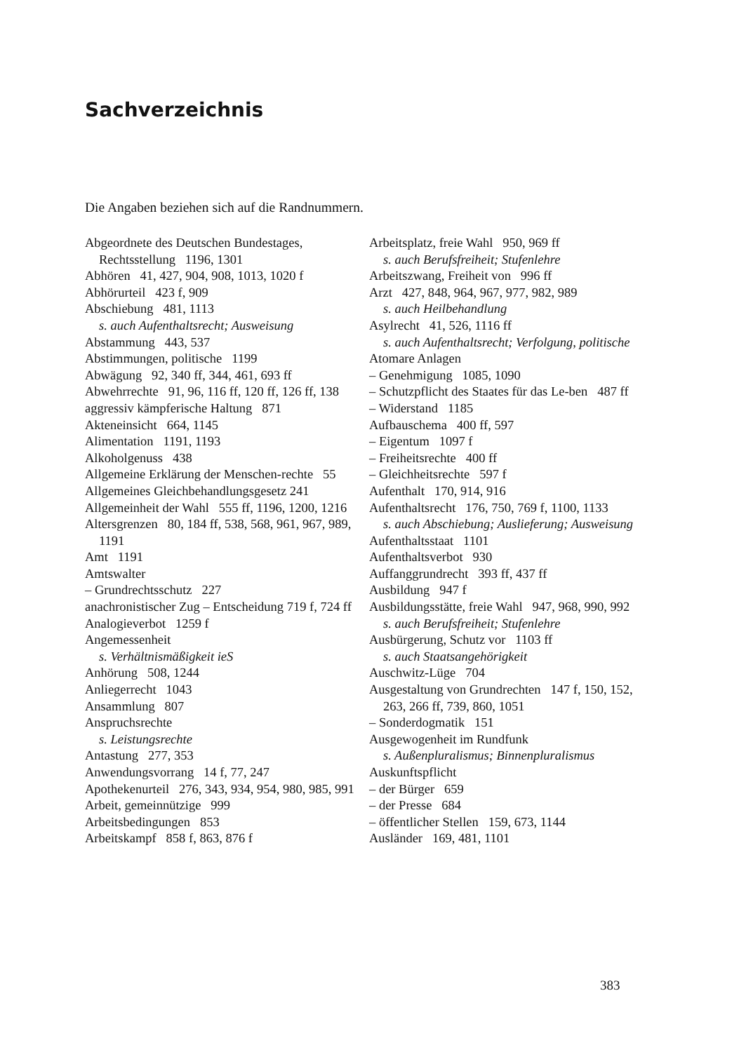Sachverzeichnis
Die Angaben beziehen sich auf die Randnummern.
Abgeordnete des Deutschen Bundestages, Rechtsstellung 1196, 1301
Abhören 41, 427, 904, 908, 1013, 1020 f
Abhörurteil 423 f, 909
Abschiebung 481, 1113
s. auch Aufenthaltsrecht; Ausweisung
Abstammung 443, 537
Abstimmungen, politische 1199
Abwägung 92, 340 ff, 344, 461, 693 ff
Abwehrrechte 91, 96, 116 ff, 120 ff, 126 ff, 138
aggressiv kämpferische Haltung 871
Akteneinsicht 664, 1145
Alimentation 1191, 1193
Alkoholgenuss 438
Allgemeine Erklärung der Menschen-rechte 55
Allgemeines Gleichbehandlungsgesetz 241
Allgemeinheit der Wahl 555 ff, 1196, 1200, 1216
Altersgrenzen 80, 184 ff, 538, 568, 961, 967, 989, 1191
Amt 1191
Amtswalter
– Grundrechtsschutz 227
anachronistischer Zug – Entscheidung 719 f, 724 ff
Analogieverbot 1259 f
Angemessenheit
s. Verhältnismäßigkeit ieS
Anhörung 508, 1244
Anliegerrecht 1043
Ansammlung 807
Anspruchsrechte
s. Leistungsrechte
Antastung 277, 353
Anwendungsvorrang 14 f, 77, 247
Apothekenurteil 276, 343, 934, 954, 980, 985, 991
Arbeit, gemeinnützige 999
Arbeitsbedingungen 853
Arbeitskampf 858 f, 863, 876 f
Arbeitsplatz, freie Wahl 950, 969 ff
s. auch Berufsfreiheit; Stufenlehre
Arbeitszwang, Freiheit von 996 ff
Arzt 427, 848, 964, 967, 977, 982, 989
s. auch Heilbehandlung
Asylrecht 41, 526, 1116 ff
s. auch Aufenthaltsrecht; Verfolgung, politische
Atomare Anlagen
– Genehmigung 1085, 1090
– Schutzpflicht des Staates für das Le-ben 487 ff
– Widerstand 1185
Aufbauschema 400 ff, 597
– Eigentum 1097 f
– Freiheitsrechte 400 ff
– Gleichheitsrechte 597 f
Aufenthalt 170, 914, 916
Aufenthaltsrecht 176, 750, 769 f, 1100, 1133
s. auch Abschiebung; Auslieferung; Ausweisung
Aufenthaltsstaat 1101
Aufenthaltsverbot 930
Auffanggrundrecht 393 ff, 437 ff
Ausbildung 947 f
Ausbildungsstätte, freie Wahl 947, 968, 990, 992
s. auch Berufsfreiheit; Stufenlehre
Ausbürgerung, Schutz vor 1103 ff
s. auch Staatsangehörigkeit
Auschwitz-Lüge 704
Ausgestaltung von Grundrechten 147 f, 150, 152, 263, 266 ff, 739, 860, 1051
– Sonderdogmatik 151
Ausgewogenheit im Rundfunk
s. Außenpluralismus; Binnenpluralismus
Auskunftspflicht
– der Bürger 659
– der Presse 684
– öffentlicher Stellen 159, 673, 1144
Ausländer 169, 481, 1101
383